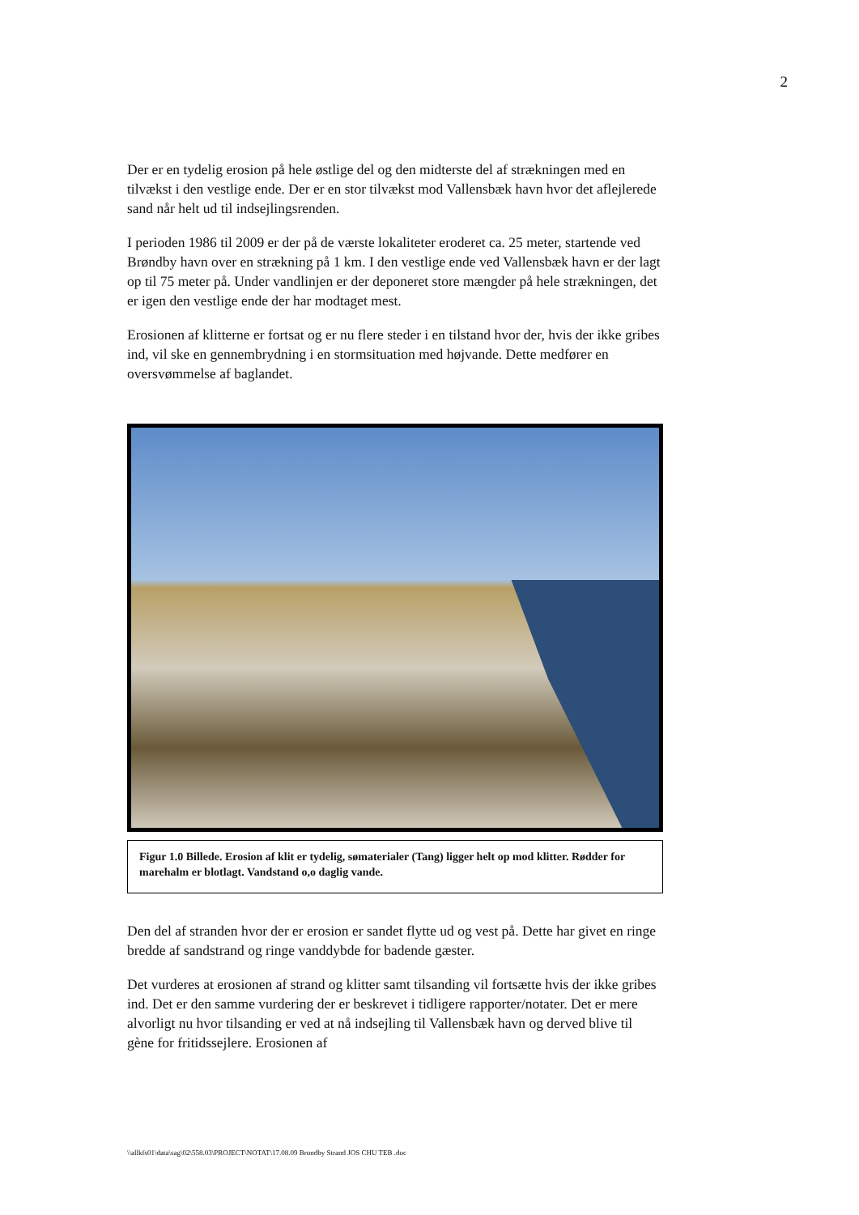2
Der er en tydelig erosion på hele østlige del og den midterste del af strækningen med en tilvækst i den vestlige ende. Der er en stor tilvækst mod Vallensbæk havn hvor det aflejlerede sand når helt ud til indsejlingsrenden.
I perioden 1986 til 2009 er der på de værste lokaliteter eroderet ca. 25 meter, startende ved Brøndby havn over en strækning på 1 km. I den vestlige ende ved Vallensbæk havn er der lagt op til 75 meter på. Under vandlinjen er der deponeret store mængder på hele strækningen, det er igen den vestlige ende der har modtaget mest.
Erosionen af klitterne er fortsat og er nu flere steder i en tilstand hvor der, hvis der ikke gribes ind, vil ske en gennembrydning i en stormsituation med højvande. Dette medfører en oversvømmelse af baglandet.
Figur 1.0 Billede. Erosion af klit er tydelig, sømaterialer (Tang) ligger helt op mod klitter. Rødder for marehalm er blotlagt. Vandstand o,o daglig vande.
Den del af stranden hvor der er erosion er sandet flytte ud og vest på. Dette har givet en ringe bredde af sandstrand og ringe vanddybde for badende gæster.
Det vurderes at erosionen af strand og klitter samt tilsanding vil fortsætte hvis der ikke gribes ind. Det er den samme vurdering der er beskrevet i tidligere rapporter/notater. Det er mere alvorligt nu hvor tilsanding er ved at nå indsejling til Vallensbæk havn og derved blive til gène for fritidssejlere. Erosionen af
\\allkfs01\data\sag\02\558.03\PROJECT\NOTAT\17.08.09 Brondby Strand JOS CHU TEB .doc